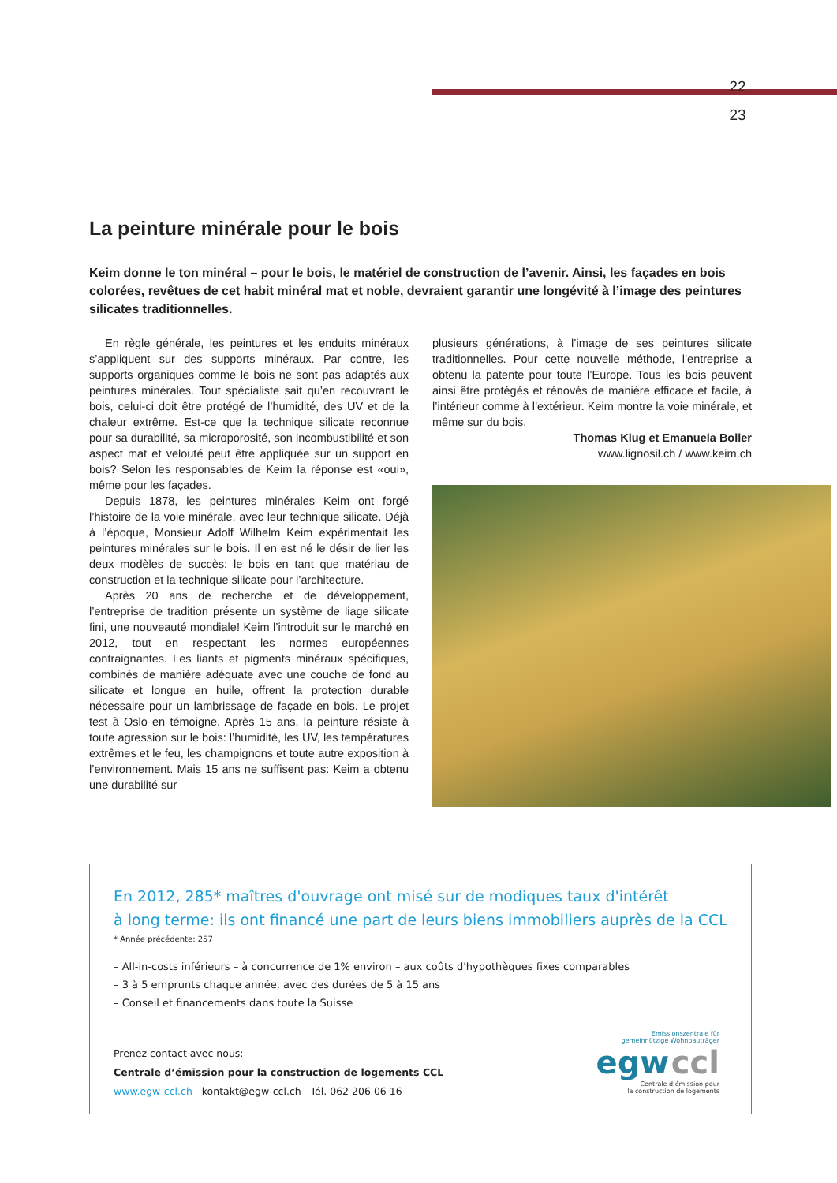22
23
La peinture minérale pour le bois
Keim donne le ton minéral – pour le bois, le matériel de construction de l’avenir. Ainsi, les façades en bois colorées, revêtues de cet habit minéral mat et noble, devraient garantir une longévité à l’image des peintures silicates traditionnelles.
En règle générale, les peintures et les enduits minéraux s’appliquent sur des supports minéraux. Par contre, les supports organiques comme le bois ne sont pas adaptés aux peintures minérales. Tout spécialiste sait qu’en recouvrant le bois, celui-ci doit être protégé de l’humidité, des UV et de la chaleur extrême. Est-ce que la technique silicate reconnue pour sa durabilité, sa microporosité, son incombustibilité et son aspect mat et velouté peut être appliquée sur un support en bois? Selon les responsables de Keim la réponse est «oui», même pour les façades.
Depuis 1878, les peintures minérales Keim ont forgé l’histoire de la voie minérale, avec leur technique silicate. Déjà à l’époque, Monsieur Adolf Wilhelm Keim expérimentait les peintures minérales sur le bois. Il en est né le désir de lier les deux modèles de succès: le bois en tant que matériau de construction et la technique silicate pour l’architecture.
Après 20 ans de recherche et de développement, l’entreprise de tradition présente un système de liage silicate fini, une nouveauté mondiale! Keim l’introduit sur le marché en 2012, tout en respectant les normes européennes contraignantes. Les liants et pigments minéraux spécifiques, combinés de manière adéquate avec une couche de fond au silicate et longue en huile, offrent la protection durable nécessaire pour un lambrissage de façade en bois. Le projet test à Oslo en témoigne. Après 15 ans, la peinture résiste à toute agression sur le bois: l’humidité, les UV, les températures extrêmes et le feu, les champignons et toute autre exposition à l’environnement. Mais 15 ans ne suffisent pas: Keim a obtenu une durabilité sur
plusieurs générations, à l’image de ses peintures silicate traditionnelles. Pour cette nouvelle méthode, l’entreprise a obtenu la patente pour toute l’Europe. Tous les bois peuvent ainsi être protégés et rénovés de manière efficace et facile, à l’intérieur comme à l’extérieur. Keim montre la voie minérale, et même sur du bois.
Thomas Klug et Emanuela Boller
www.lignosil.ch / www.keim.ch
En 2012, 285* maîtres d'ouvrage ont misé sur de modiques taux d'intérêt
à long terme: ils ont financé une part de leurs biens immobiliers auprès de la CCL
* Année précédente: 257
– All-in-costs inférieurs – à concurrence de 1% environ – aux coûts d'hypothèques fixes comparables
– 3 à 5 emprunts chaque année, avec des durées de 5 à 15 ans
– Conseil et financements dans toute la Suisse
Prenez contact avec nous:
Centrale d’émission pour la construction de logements CCL
www.egw-ccl.ch kontakt@egw-ccl.ch Tél. 062 206 06 16
Emissionszentrale für
gemeinnützige Wohnbauträger
egw ccl
Centrale d’émission pour
la construction de logements